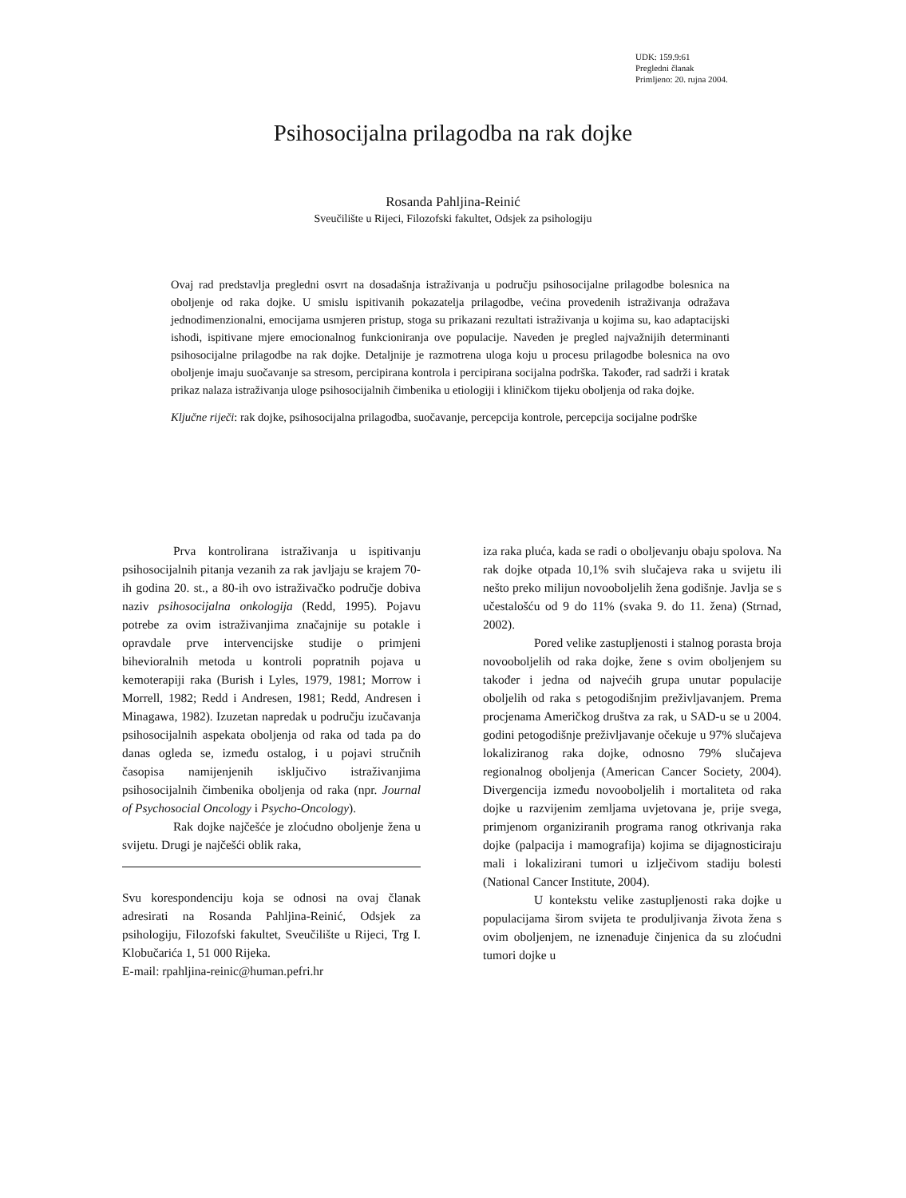UDK: 159.9:61
Pregledni članak
Primljeno: 20. rujna 2004.
Psihosocijalna prilagodba na rak dojke
Rosanda Pahljina-Reinić
Sveučilište u Rijeci, Filozofski fakultet, Odsjek za psihologiju
Ovaj rad predstavlja pregledni osvrt na dosadašnja istraživanja u području psihosocijalne prilagodbe bolesnica na oboljenje od raka dojke. U smislu ispitivanih pokazatelja prilagodbe, većina provedenih istraživanja odražava jednodimenzionalni, emocijama usmjeren pristup, stoga su prikazani rezultati istraživanja u kojima su, kao adaptacijski ishodi, ispitivane mjere emocionalnog funkcioniranja ove populacije. Naveden je pregled najvažnijih determinanti psihosocijalne prilagodbe na rak dojke. Detaljnije je razmotrena uloga koju u procesu prilagodbe bolesnica na ovo oboljenje imaju suočavanje sa stresom, percipirana kontrola i percipirana socijalna podrška. Također, rad sadrži i kratak prikaz nalaza istraživanja uloge psihosocijalnih čimbenika u etiologiji i kliničkom tijeku oboljenja od raka dojke.
Ključne riječi: rak dojke, psihosocijalna prilagodba, suočavanje, percepcija kontrole, percepcija socijalne podrške
Prva kontrolirana istraživanja u ispitivanju psihosocijalnih pitanja vezanih za rak javljaju se krajem 70-ih godina 20. st., a 80-ih ovo istraživačko područje dobiva naziv psihosocijalna onkologija (Redd, 1995). Pojavu potrebe za ovim istraživanjima značajnije su potakle i opravdale prve intervencijske studije o primjeni bihevioralnih metoda u kontroli popratnih pojava u kemoterapiji raka (Burish i Lyles, 1979, 1981; Morrow i Morrell, 1982; Redd i Andresen, 1981; Redd, Andresen i Minagawa, 1982). Izuzetan napredak u području izučavanja psihosocijalnih aspekata oboljenja od raka od tada pa do danas ogleda se, između ostalog, i u pojavi stručnih časopisa namijenjenih isključivo istraživanjima psihosocijalnih čimbenika oboljenja od raka (npr. Journal of Psychosocial Oncology i Psycho-Oncology).
Rak dojke najčešće je zloćudno oboljenje žena u svijetu. Drugi je najčešći oblik raka,
Svu korespondenciju koja se odnosi na ovaj članak adresirati na Rosanda Pahljina-Reinić, Odsjek za psihologiju, Filozofski fakultet, Sveučilište u Rijeci, Trg I. Klobučarića 1, 51 000 Rijeka.
E-mail: rpahljina-reinic@human.pefri.hr
iza raka pluća, kada se radi o oboljevanju obaju spolova. Na rak dojke otpada 10,1% svih slučajeva raka u svijetu ili nešto preko milijun novooboljelih žena godišnje. Javlja se s učestalošću od 9 do 11% (svaka 9. do 11. žena) (Strnad, 2002).
Pored velike zastupljenosti i stalnog porasta broja novooboljelih od raka dojke, žene s ovim oboljenjem su također i jedna od najvećih grupa unutar populacije oboljelih od raka s petogodišnjim preživljavanjem. Prema procjenama Američkog društva za rak, u SAD-u se u 2004. godini petogodišnje preživljavanje očekuje u 97% slučajeva lokaliziranog raka dojke, odnosno 79% slučajeva regionalnog oboljenja (American Cancer Society, 2004). Divergencija između novooboljelih i mortaliteta od raka dojke u razvijenim zemljama uvjetovana je, prije svega, primjenom organiziranih programa ranog otkrivanja raka dojke (palpacija i mamografija) kojima se dijagnosticiraju mali i lokalizirani tumori u izlječivom stadiju bolesti (National Cancer Institute, 2004).
U kontekstu velike zastupljenosti raka dojke u populacijama širom svijeta te produljivanja života žena s ovim oboljenjem, ne iznenađuje činjenica da su zloćudni tumori dojke u